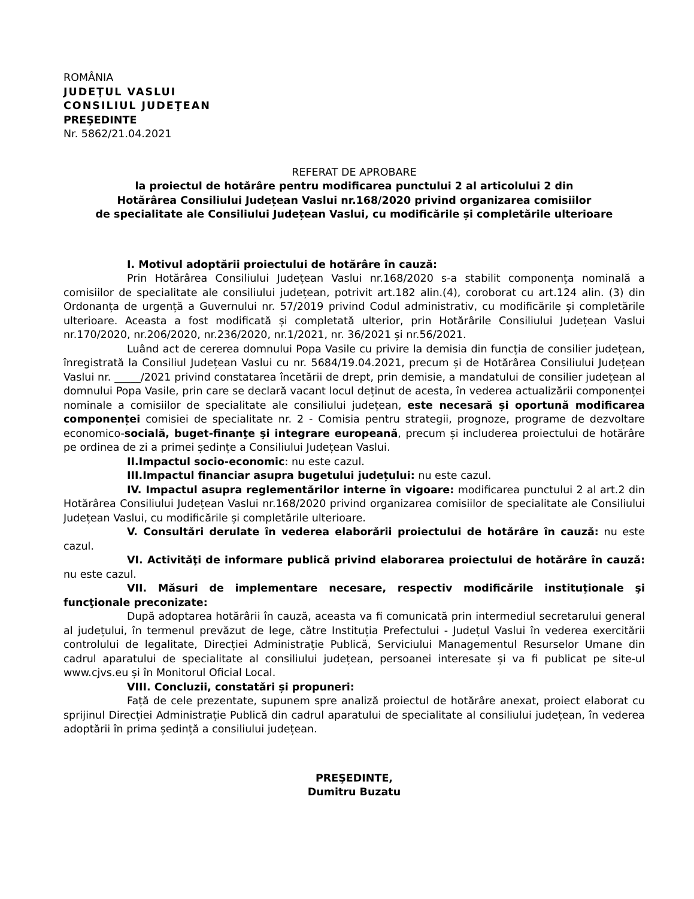ROMÂNIA
JUDEŢUL VASLUI
CONSILIUL JUDEŢEAN
PREŞEDINTE
Nr. 5862/21.04.2021
REFERAT DE APROBARE
la proiectul de hotărâre pentru modificarea punctului 2 al articolului 2 din
Hotărârea Consiliului Județean Vaslui nr.168/2020 privind organizarea comisiilor
de specialitate ale Consiliului Județean Vaslui, cu modificările și completările ulterioare
I. Motivul adoptării proiectului de hotărâre în cauză:
Prin Hotărârea Consiliului Județean Vaslui nr.168/2020 s-a stabilit componența nominală a comisiilor de specialitate ale consiliului județean, potrivit art.182 alin.(4), coroborat cu art.124 alin. (3) din Ordonanța de urgență a Guvernului nr. 57/2019 privind Codul administrativ, cu modificările și completările ulterioare. Aceasta a fost modificată și completată ulterior, prin Hotărârile Consiliului Județean Vaslui nr.170/2020, nr.206/2020, nr.236/2020, nr.1/2021, nr. 36/2021 și nr.56/2021.
Luând act de cererea domnului Popa Vasile cu privire la demisia din funcția de consilier județean, înregistrată la Consiliul Județean Vaslui cu nr. 5684/19.04.2021, precum și de Hotărârea Consiliului Județean Vaslui nr. _____/2021 privind constatarea încetării de drept, prin demisie, a mandatului de consilier județean al domnului Popa Vasile, prin care se declară vacant locul deținut de acesta, în vederea actualizării componenței nominale a comisiilor de specialitate ale consiliului județean, este necesară și oportună modificarea componenței comisiei de specialitate nr. 2 - Comisia pentru strategii, prognoze, programe de dezvoltare economico-socială, buget-finanţe şi integrare europeană, precum și includerea proiectului de hotărâre pe ordinea de zi a primei ședințe a Consiliului Județean Vaslui.
II.Impactul socio-economic: nu este cazul.
III.Impactul financiar asupra bugetului județului: nu este cazul.
IV. Impactul asupra reglementărilor interne în vigoare: modificarea punctului 2 al art.2 din Hotărârea Consiliului Județean Vaslui nr.168/2020 privind organizarea comisiilor de specialitate ale Consiliului Județean Vaslui, cu modificările și completările ulterioare.
V. Consultări derulate în vederea elaborării proiectului de hotărâre în cauză: nu este cazul.
VI. Activităţi de informare publică privind elaborarea proiectului de hotărâre în cauză: nu este cazul.
VII. Măsuri de implementare necesare, respectiv modificările instituţionale şi funcţionale preconizate:
După adoptarea hotărârii în cauză, aceasta va fi comunicată prin intermediul secretarului general al județului, în termenul prevăzut de lege, către Instituția Prefectului - Județul Vaslui în vederea exercitării controlului de legalitate, Direcției Administrație Publică, Serviciului Managementul Resurselor Umane din cadrul aparatului de specialitate al consiliului județean, persoanei interesate și va fi publicat pe site-ul www.cjvs.eu și în Monitorul Oficial Local.
VIII. Concluzii, constatări și propuneri:
Față de cele prezentate, supunem spre analiză proiectul de hotărâre anexat, proiect elaborat cu sprijinul Direcției Administrație Publică din cadrul aparatului de specialitate al consiliului județean, în vederea adoptării în prima ședință a consiliului județean.
PREŞEDINTE,
Dumitru Buzatu